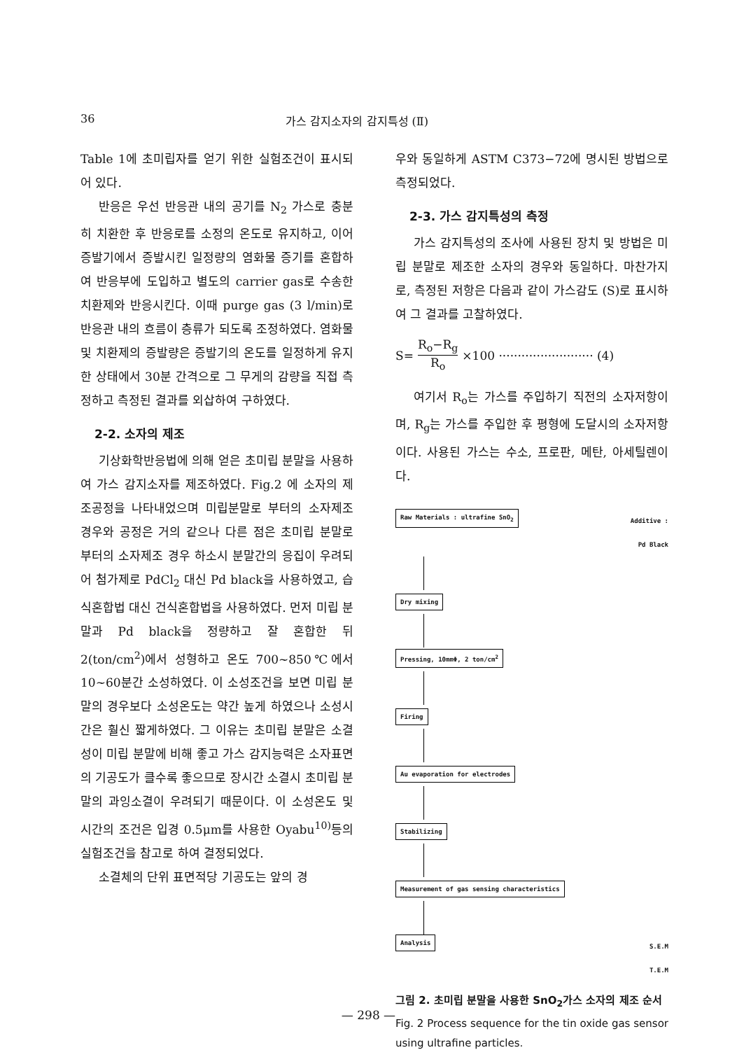36 가스 감지소자의 감지특성 (Ⅱ)
Table 1에 초미립자를 얻기 위한 실험조건이 표시되어 있다.
반응은 우선 반응관 내의 공기를 N<sub>2</sub> 가스로 충분히 치환한 후 반응로를 소정의 온도로 유지하고, 이어 증발기에서 증발시킨 일정량의 염화물 증기를 혼합하여 반응부에 도입하고 별도의 carrier gas로 수송한 치환제와 반응시킨다. 이때 purge gas (3 l/min)로 반응관 내의 흐름이 층류가 되도록 조정하였다. 염화물 및 치환제의 증발량은 증발기의 온도를 일정하게 유지한 상태에서 30분 간격으로 그 무게의 감량을 직접 측정하고 측정된 결과를 외삽하여 구하였다.
2-2. 소자의 제조
기상화학반응법에 의해 얻은 초미립 분말을 사용하여 가스 감지소자를 제조하였다. Fig.2 에 소자의 제조공정을 나타내었으며 미립분말로 부터의 소자제조 경우와 공정은 거의 같으나 다른 점은 초미립 분말로 부터의 소자제조 경우 하소시 분말간의 응집이 우려되어 첨가제로 PdCl<sub>2</sub> 대신 Pd black을 사용하였고, 습식혼합법 대신 건식혼합법을 사용하였다. 먼저 미립 분말과 Pd black을 정량하고 잘 혼합한 뒤 2(ton/cm<sup>2</sup>)에서 성형하고 온도 700~850℃에서 10~60분간 소성하였다. 이 소성조건을 보면 미립 분말의 경우보다 소성온도는 약간 높게 하였으나 소성시간은 훨신 짧게하였다. 그 이유는 초미립 분말은 소결성이 미립 분말에 비해 좋고 가스 감지능력은 소자표면의 기공도가 클수록 좋으므로 장시간 소결시 초미립 분말의 과잉소결이 우려되기 때문이다. 이 소성온도 및 시간의 조건은 입경 0.5μm를 사용한 Oyabu<sup>10)</sup>등의 실험조건을 참고로 하여 결정되었다.
소결체의 단위 표면적당 기공도는 앞의 경
우와 동일하게 ASTM C373−72에 명시된 방법으로 측정되었다.
2-3. 가스 감지특성의 측정
가스 감지특성의 조사에 사용된 장치 및 방법은 미립 분말로 제조한 소자의 경우와 동일하다. 마찬가지로, 측정된 저항은 다음과 같이 가스감도 (S)로 표시하여 그 결과를 고찰하였다.
S= R<sub>o</sub>−R<sub>g</sub> R<sub>o</sub> ×100 ························· (4)
여기서 R<sub>o</sub>는 가스를 주입하기 직전의 소자저항이며, R<sub>g</sub>는 가스를 주입한 후 평형에 도달시의 소자저항이다. 사용된 가스는 수소, 프로판, 메탄, 아세틸렌이다.
Raw Materials : ultrafine SnO<sub>2</sub> Additive :
Pd Black
Dry mixing Pressing, 10mmΦ, 2 ton/cm<sup>2</sup> Firing Au evaporation for electrodes Stabilizing
Measurement of gas sensing characteristics
Analysis S.E.M
T.E.M
그림 2. 초미립 분말을 사용한 SnO<sub>2</sub>가스 소자의 제조 순서
Fig. 2 Process sequence for the tin oxide gas sensor using ultrafine particles.
— 298 —